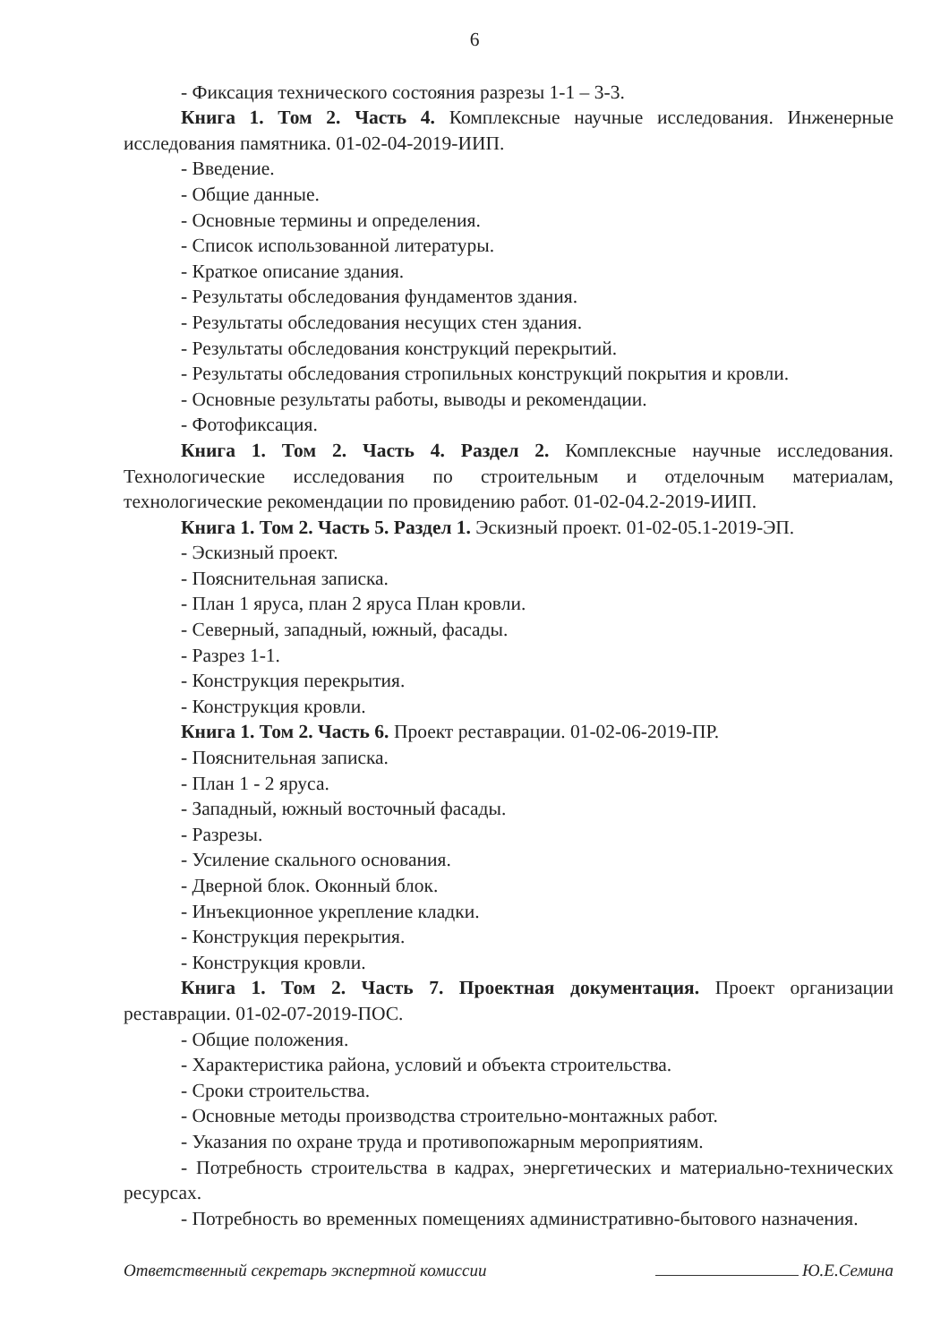6
- Фиксация технического состояния разрезы 1-1 – 3-3.
Книга 1. Том 2. Часть 4. Комплексные научные исследования. Инженерные исследования памятника. 01-02-04-2019-ИИП.
- Введение.
- Общие данные.
- Основные термины и определения.
- Список использованной литературы.
- Краткое описание здания.
- Результаты обследования фундаментов здания.
- Результаты обследования несущих стен здания.
- Результаты обследования конструкций перекрытий.
- Результаты обследования стропильных конструкций покрытия и кровли.
- Основные результаты работы, выводы и рекомендации.
- Фотофиксация.
Книга 1. Том 2. Часть 4. Раздел 2. Комплексные научные исследования. Технологические исследования по строительным и отделочным материалам, технологические рекомендации по провидению работ. 01-02-04.2-2019-ИИП.
Книга 1. Том 2. Часть 5. Раздел 1. Эскизный проект. 01-02-05.1-2019-ЭП.
- Эскизный проект.
- Пояснительная записка.
- План 1 яруса, план 2 яруса План кровли.
- Северный, западный, южный, фасады.
- Разрез 1-1.
- Конструкция перекрытия.
- Конструкция кровли.
Книга 1. Том 2. Часть 6. Проект реставрации. 01-02-06-2019-ПР.
- Пояснительная записка.
- План 1 - 2 яруса.
- Западный, южный восточный фасады.
- Разрезы.
- Усиление скального основания.
- Дверной блок. Оконный блок.
- Инъекционное укрепление кладки.
- Конструкция перекрытия.
- Конструкция кровли.
Книга 1. Том 2. Часть 7. Проектная документация. Проект организации реставрации. 01-02-07-2019-ПОС.
- Общие положения.
- Характеристика района, условий и объекта строительства.
- Сроки строительства.
- Основные методы производства строительно-монтажных работ.
- Указания по охране труда и противопожарным мероприятиям.
- Потребность строительства в кадрах, энергетических и материально-технических ресурсах.
- Потребность во временных помещениях административно-бытового назначения.
Ответственный секретарь экспертной комиссии Ю.Е.Семина